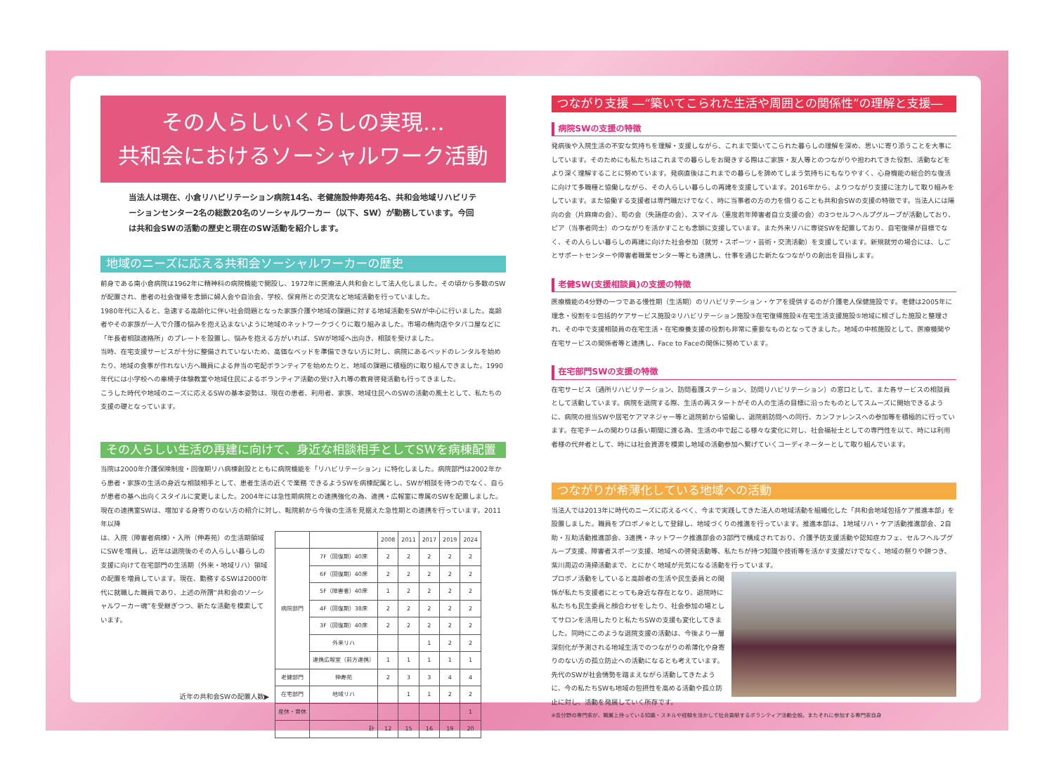その人らしいくらしの実現…
共和会におけるソーシャルワーク活動
当法人は現在、小倉リハビリテーション病院14名、老健施設伸寿苑4名、共和会地域リハビリテーションセンター2名の総数20名のソーシャルワーカー（以下、SW）が勤務しています。今回は共和会SWの活動の歴史と現在のSW活動を紹介します。
地域のニーズに応える共和会ソーシャルワーカーの歴史
前身である南小倉病院は1962年に精神科の病院機能で開設し、1972年に医療法人共和会として法人化しました。その頃から多数のSWが配置され、患者の社会復帰を念頭に婦人会や自治会、学校、保育所との交流など地域活動を行っていました。
1980年代に入ると、急速する高齢化に伴い社会問題となった家族介護や地域の課題に対する地域活動をSWが中心に行いました。高齢者やその家族が一人で介護の悩みを抱え込まないように地域のネットワークづくりに取り組みました。市場の精肉店やタバコ屋などに「年長者相談連絡所」のプレートを設置し、悩みを抱える方がいれば、SWが地域へ出向き、相談を受けました。
当時、在宅支援サービスが十分に整備されていないため、高価なベッドを準備できない方に対し、病院にあるベッドのレンタルを始めたり、地域の食事が作れない方へ職員による弁当の宅配ボランティアを始めたりと、地域の課題に積極的に取り組んできました。1990年代には小学校への車椅子体験教室や地域住民によるボランティア活動の受け入れ等の教育啓発活動も行ってきました。
こうした時代や地域のニーズに応えるSWの基本姿勢は、現在の患者、利用者、家族、地域住民へのSWの活動の風土として、私たちの支援の礎となっています。
その人らしい生活の再建に向けて、身近な相談相手としてSWを病棟配置
当院は2000年介護保険制度・回復期リハ病棟創設とともに病院機能を「リハビリテーション」に特化しました。病院部門は2002年から患者・家族の生活の身近な相談相手として、患者生活の近くで業務 できるようSWを病棟配属とし、SWが相談を待つのでなく、自らが患者の基へ出向くスタイルに変更しました。2004年には急性期病院との連携強化の為、連携・広報室に専属のSWを配置しました。現在の連携室SWは、増加する身寄りのない方の紹介に対し、転院前から今後の生活を見据えた急性期との連携を行っています。2011年以降
は、入院（障害者病棟）・入所（伸寿苑）の生活期領域にSWを増員し、近年は退院後のその人らしい暮らしの支援に向けて在宅部門の生活期（外来・地域リハ）領域の配置を増員しています。現在、勤務するSWは2000年代に就職した職員であり、上述の所謂“共和会のソーシャルワーカー魂”を受継ぎつつ、新たな活動を模索しています。
近年の共和会SWの配置人数▶
| | | 2008 | 2011 | 2017 | 2019 | 2024 |
| --- | --- | --- | --- | --- | --- | --- |
| 病院部門 | 7F（回復期）40床 | 2 | 2 | 2 | 2 | 2 |
| | 6F（回復期）40床 | 2 | 2 | 2 | 2 | 2 |
| | 5F（障害者）40床 | 1 | 2 | 2 | 2 | 2 |
| | 4F（回復期）38床 | 2 | 2 | 2 | 2 | 2 |
| | 3F（回復期）40床 | 2 | 2 | 2 | 2 | 2 |
| | 外来リハ | | | 1 | 2 | 2 |
| | 連携広報室（前方連携） | 1 | 1 | 1 | 1 | 1 |
| 老健部門 | 伸寿苑 | 2 | 3 | 3 | 4 | 4 |
| 在宅部門 | 地域リハ | | 1 | 1 | 2 | 2 |
| 産休・育休 | | | | | | 1 |
| | 計 | 12 | 15 | 16 | 19 | 20 |
つながり支援 ―“築いてこられた生活や周囲との関係性”の理解と支援―
病院SWの支援の特徴
発病後や入院生活の不安な気持ちを理解・支援しながら、これまで築いてこられた暮らしの理解を深め、思いに寄り添うことを大事にしています。そのためにも私たちはこれまでの暮らしをお聞きする際はご家族・友人等とのつながりや担われてきた役割、活動などをより深く理解することに努めています。発病直後はこれまでの暮らしを諦めてしまう気持ちにもなりやすく、心身機能の総合的な復活に向けて多職種と協働しながら、その人らしい暮らしの再建を支援しています。2016年から、よりつながり支援に注力して取り組みをしています。また協働する支援者は専門職だけでなく、時に当事者の方の力を借りることも共和会SWの支援の特徴です。当法人には陽向の会（片麻痺の会）、筍の会（失語症の会）、スマイル（重度若年障害者自立支援の会）の3つセルフヘルプグループが活動しており、ピア（当事者同士）のつながりを活かすことも念頭に支援しています。また外来リハに専従SWを配置しており、自宅復帰が目標でなく、その人らしい暮らしの再建に向けた社会参加（就労・スポーツ・芸術・交流活動）を支援しています。新規就労の場合には、しごとサポートセンターや障害者職業センター等とも連携し、仕事を通じた新たなつながりの創出を目指します。
老健SW(支援相談員)の支援の特徴
医療機能の4分野の一つである慢性期（生活期）のリハビリテーション・ケアを提供するのが介護老人保健施設です。老健は2005年に理念・役割を①包括的ケアサービス施設②リハビリテーション施設③在宅復帰施設④在宅生活支援施設⑤地域に根ざした施設と整理され、その中で支援相談員の在宅生活・在宅療養支援の役割も非常に重要なものとなってきました。地域の中核施設として、医療機関や在宅サービスの関係者等と連携し、Face to Faceの関係に努めています。
在宅部門SWの支援の特徴
在宅サービス（通所リハビリテーション、訪問看護ステーション、訪問リハビリテーション）の窓口として、また各サービスの相談員として活動しています。病院を退院する際、生活の再スタートがその人の生活の目標に沿ったものとしてスムーズに開始できるように、病院の担当SWや居宅ケアマネジャー等と退院前から協働し、退院前訪問への同行、カンファレンスへの参加等を積極的に行っています。在宅チームの関わりは長い期間に渡る為、生活の中で起こる様々な変化に対し、社会福祉士としての専門性を以て、時には利用者様の代弁者として、時には社会資源を模索し地域の活動参加へ繋げていくコーディネーターとして取り組んでいます。
つながりが希薄化している地域への活動
当法人では2013年に時代のニーズに応えるべく、今まで実践してきた法人の地域活動を組織化した「共和会地域包括ケア推進本部」を設置しました。職員をプロボノ※として登録し、地域づくりの推進を行っています。推進本部は、1地域リハ・ケア活動推進部会、2自助・互助活動推進部会、3連携・ネットワーク推進部会の3部門で構成されており、介護予防支援活動や認知症カフェ、セルフヘルプグループ支援、障害者スポーツ支援、地域への啓発活動等、私たちが持つ知識や技術等を活かす支援だけでなく、地域の祭りや餅つき、紫川周辺の清掃活動まで、とにかく地域が元気になる活動を行っています。
プロボノ活動をしていると高齢者の生活や民生委員との関係が私たち支援者にとっても身近な存在となり、退院時に私たちも民生委員と顔合わせをしたり、社会参加の場としてサロンを活用したりと私たちSWの支援も変化してきました。同時にこのような退院支援の活動は、今後より一層深刻化が予測される地域生活でのつながりの希薄化や身寄りのない方の孤立防止への活動になるとも考えています。先代のSWが社会情勢を踏まえながら活動してきたように、今の私たちSWも地域の包摂性を高める活動や孤立防止に対し、活動を発展していく所存です。
※各分野の専門家が、職業上持っている知識・スキルや経験を活かして社会貢献するボランティア活動全般。またそれに参加する専門家自身